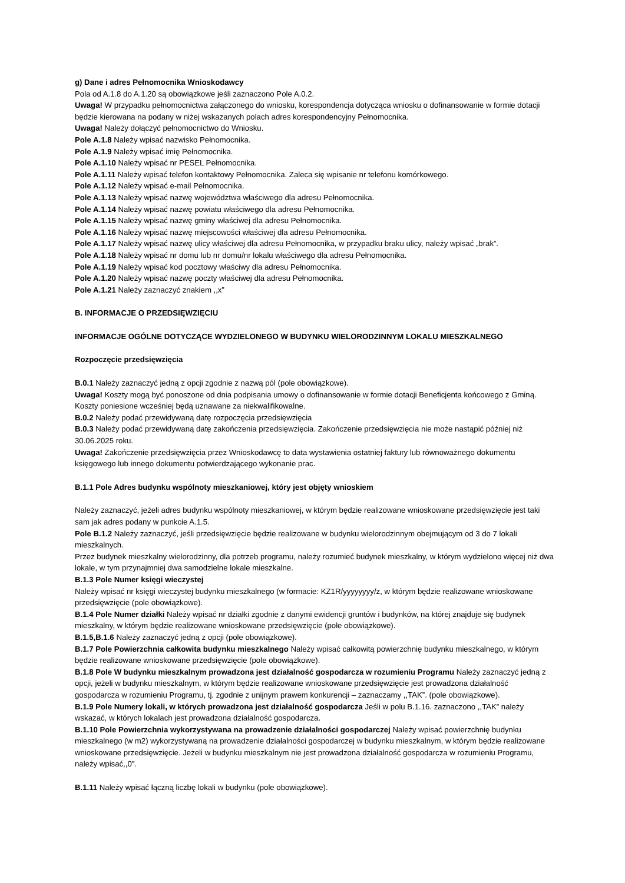g) Dane i adres Pełnomocnika Wnioskodawcy
Pola od A.1.8 do A.1.20 są obowiązkowe jeśli zaznaczono Pole A.0.2.
Uwaga! W przypadku pełnomocnictwa załączonego do wniosku, korespondencja dotycząca wniosku o dofinansowanie w formie dotacji będzie kierowana na podany w niżej wskazanych polach adres korespondencyjny Pełnomocnika.
Uwaga! Należy dołączyć pełnomocnictwo do Wniosku.
Pole A.1.8 Należy wpisać nazwisko Pełnomocnika.
Pole A.1.9 Należy wpisać imię Pełnomocnika.
Pole A.1.10 Należy wpisać nr PESEL Pełnomocnika.
Pole A.1.11 Należy wpisać telefon kontaktowy Pełnomocnika. Zaleca się wpisanie nr telefonu komórkowego.
Pole A.1.12 Należy wpisać e-mail Pełnomocnika.
Pole A.1.13 Należy wpisać nazwę województwa właściwego dla adresu Pełnomocnika.
Pole A.1.14 Należy wpisać nazwę powiatu właściwego dla adresu Pełnomocnika.
Pole A.1.15 Należy wpisać nazwę gminy właściwej dla adresu Pełnomocnika.
Pole A.1.16 Należy wpisać nazwę miejscowości właściwej dla adresu Pełnomocnika.
Pole A.1.17 Należy wpisać nazwę ulicy właściwej dla adresu Pełnomocnika, w przypadku braku ulicy, należy wpisać „brak”.
Pole A.1.18 Należy wpisać nr domu lub nr domu/nr lokalu właściwego dla adresu Pełnomocnika.
Pole A.1.19 Należy wpisać kod pocztowy właściwy dla adresu Pełnomocnika.
Pole A.1.20 Należy wpisać nazwę poczty właściwej dla adresu Pełnomocnika.
Pole A.1.21 Należy zaznaczyć znakiem ,,x”
B. INFORMACJE O PRZEDSIĘWZIĘCIU
INFORMACJE OGÓLNE DOTYCZĄCE WYDZIELONEGO W BUDYNKU WIELORODZINNYM LOKALU MIESZKALNEGO
Rozpoczęcie przedsięwzięcia
B.0.1 Należy zaznaczyć jedną z opcji zgodnie z nazwą pól (pole obowiązkowe).
Uwaga! Koszty mogą być ponoszone od dnia podpisania umowy o dofinansowanie w formie dotacji Beneficjenta końcowego z Gminą. Koszty poniesione wcześniej będą uznawane za niekwalifikowalne.
B.0.2 Należy podać przewidywaną datę rozpoczęcia przedsięwzięcia
B.0.3 Należy podać przewidywaną datę zakończenia przedsięwzięcia. Zakończenie przedsięwzięcia nie może nastąpić później niż 30.06.2025 roku.
Uwaga! Zakończenie przedsięwzięcia przez Wnioskodawcę to data wystawienia ostatniej faktury lub równoważnego dokumentu księgowego lub innego dokumentu potwierdzającego wykonanie prac.
B.1.1 Pole Adres budynku wspólnoty mieszkaniowej, który jest objęty wnioskiem
Należy zaznaczyć, jeżeli adres budynku wspólnoty mieszkaniowej, w którym będzie realizowane wnioskowane przedsięwzięcie jest taki sam jak adres podany w punkcie A.1.5.
Pole B.1.2 Należy zaznaczyć, jeśli przedsięwzięcie będzie realizowane w budynku wielorodzinnym obejmującym od 3 do 7 lokali mieszkalnych.
Przez budynek mieszkalny wielorodzinny, dla potrzeb programu, należy rozumieć budynek mieszkalny, w którym wydzielono więcej niż dwa lokale, w tym przynajmniej dwa samodzielne lokale mieszkalne.
B.1.3 Pole Numer księgi wieczystej
Należy wpisać nr księgi wieczystej budynku mieszkalnego (w formacie: KZ1R/yyyyyyyy/z, w którym będzie realizowane wnioskowane przedsięwzięcie (pole obowiązkowe).
B.1.4 Pole Numer działki Należy wpisać nr działki zgodnie z danymi ewidencji gruntów i budynków, na której znajduje się budynek mieszkalny, w którym będzie realizowane wnioskowane przedsięwzięcie (pole obowiązkowe).
B.1.5,B.1.6 Należy zaznaczyć jedną z opcji (pole obowiązkowe).
B.1.7 Pole Powierzchnia całkowita budynku mieszkalnego Należy wpisać całkowitą powierzchnię budynku mieszkalnego, w którym będzie realizowane wnioskowane przedsięwzięcie (pole obowiązkowe).
B.1.8 Pole W budynku mieszkalnym prowadzona jest działalność gospodarcza w rozumieniu Programu Należy zaznaczyć jedną z opcji, jeżeli w budynku mieszkalnym, w którym będzie realizowane wnioskowane przedsięwzięcie jest prowadzona działalność gospodarcza w rozumieniu Programu, tj. zgodnie z unijnym prawem konkurencji – zaznaczamy ,,TAK”. (pole obowiązkowe).
B.1.9 Pole Numery lokali, w których prowadzona jest działalność gospodarcza Jeśli w polu B.1.16. zaznaczono ,,TAK” należy wskazać, w których lokalach jest prowadzona działalność gospodarcza.
B.1.10 Pole Powierzchnia wykorzystywana na prowadzenie działalności gospodarczej Należy wpisać powierzchnię budynku mieszkalnego (w m2) wykorzystywaną na prowadzenie działalności gospodarczej w budynku mieszkalnym, w którym będzie realizowane wnioskowane przedsięwzięcie. Jeżeli w budynku mieszkalnym nie jest prowadzona działalność gospodarcza w rozumieniu Programu, należy wpisać,,0”.
B.1.11 Należy wpisać łączną liczbę lokali w budynku (pole obowiązkowe).